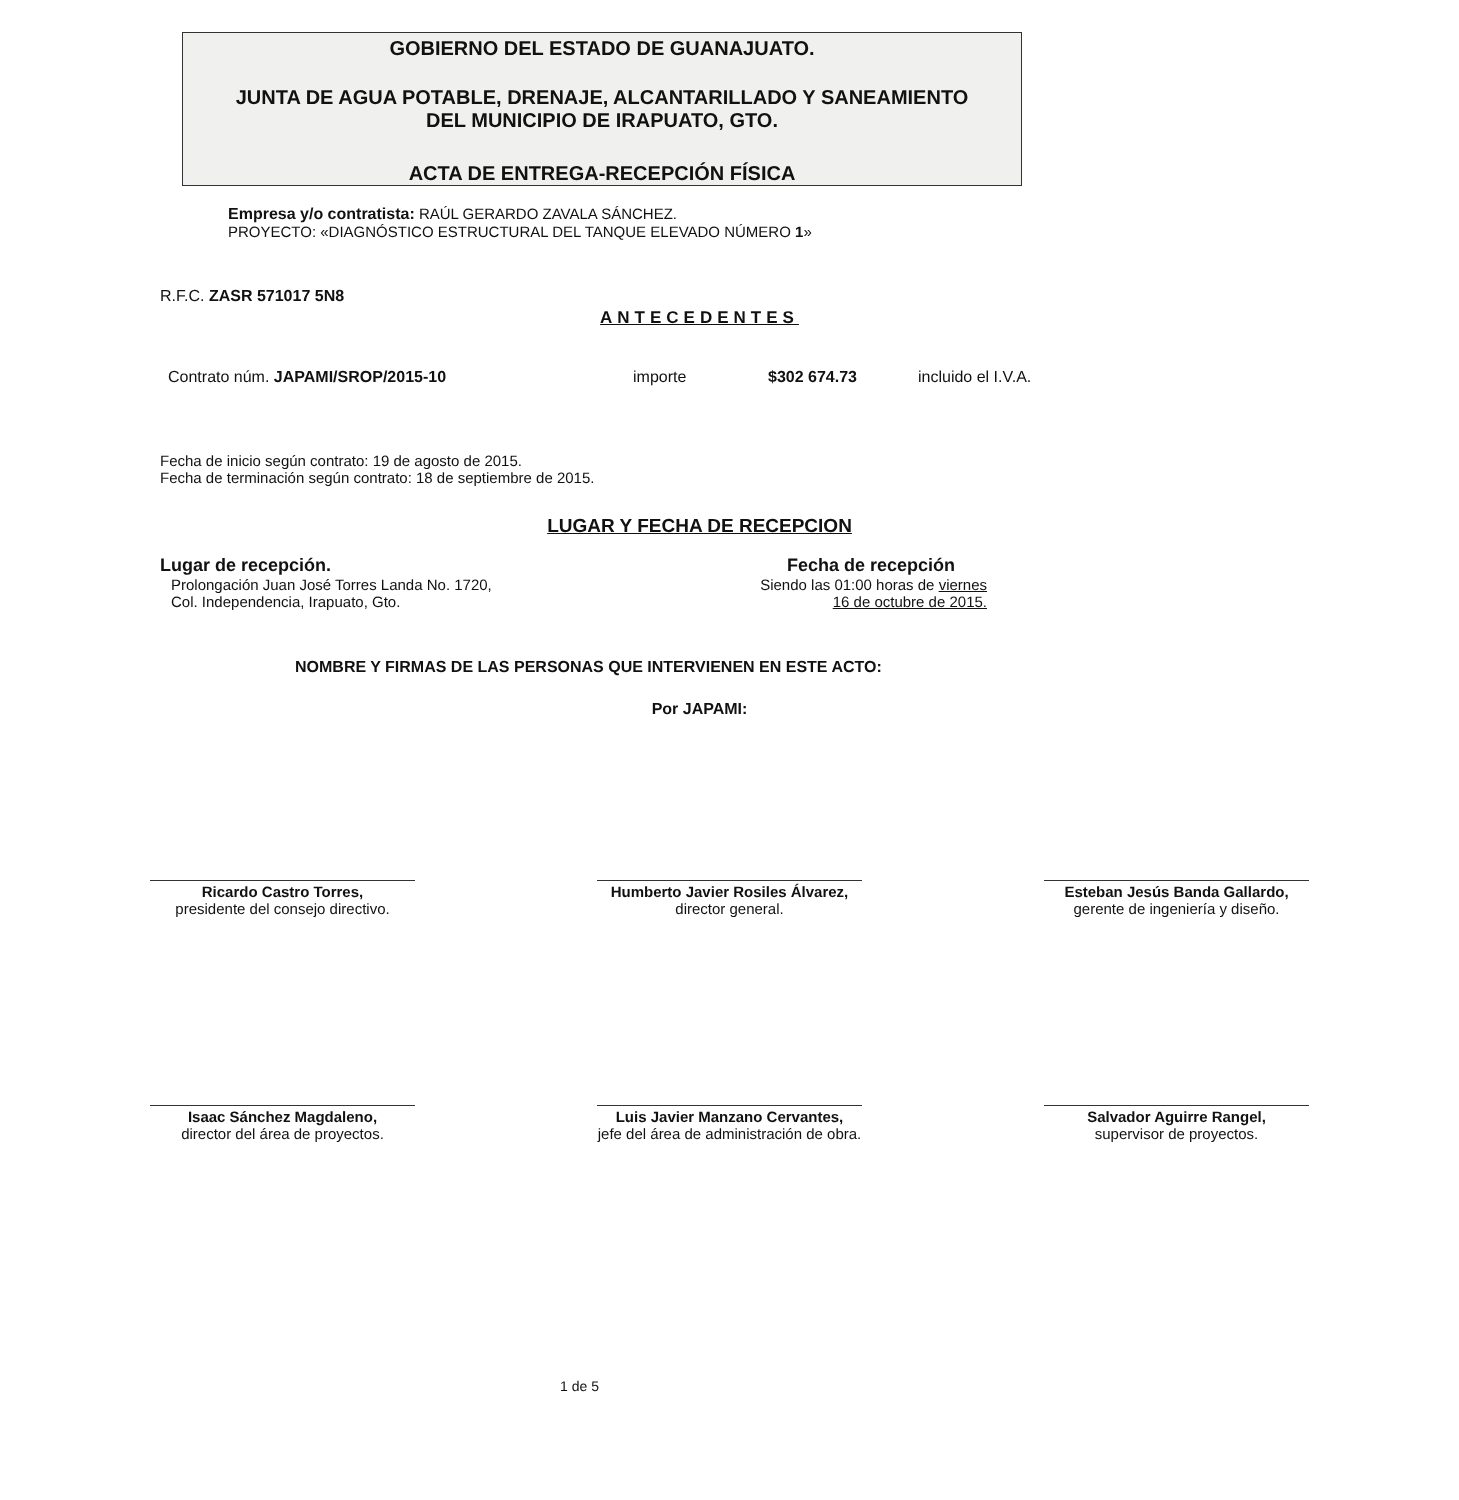GOBIERNO DEL ESTADO DE GUANAJUATO.
JUNTA DE AGUA POTABLE, DRENAJE, ALCANTARILLADO Y SANEAMIENTO
DEL MUNICIPIO DE IRAPUATO, GTO.
ACTA DE ENTREGA-RECEPCIÓN FÍSICA
Empresa y/o contratista: RAÚL GERARDO ZAVALA SÁNCHEZ.
PROYECTO: «DIAGNÓSTICO ESTRUCTURAL DEL TANQUE ELEVADO NÚMERO 1»
R.F.C. ZASR 571017 5N8
ANTECEDENTES
Contrato núm. JAPAMI/SROP/2015-10 importe $302 674.73 incluido el I.V.A.
Fecha de inicio según contrato: 19 de agosto de 2015.
Fecha de terminación según contrato: 18 de septiembre de 2015.
LUGAR Y FECHA DE RECEPCION
Lugar de recepción.
Prolongación Juan José Torres Landa No. 1720,
Col. Independencia, Irapuato, Gto.
Fecha de recepción
Siendo las 01:00 horas de viernes
16 de octubre de 2015.
NOMBRE Y FIRMAS DE LAS PERSONAS QUE INTERVIENEN EN ESTE ACTO:
Por JAPAMI:
Ricardo Castro Torres,
presidente del consejo directivo.
Humberto Javier Rosiles Álvarez,
director general.
Esteban Jesús Banda Gallardo,
gerente de ingeniería y diseño.
Isaac Sánchez Magdaleno,
director del área de proyectos.
Luis Javier Manzano Cervantes,
jefe del área de administración de obra.
Salvador Aguirre Rangel,
supervisor de proyectos.
1 de 5